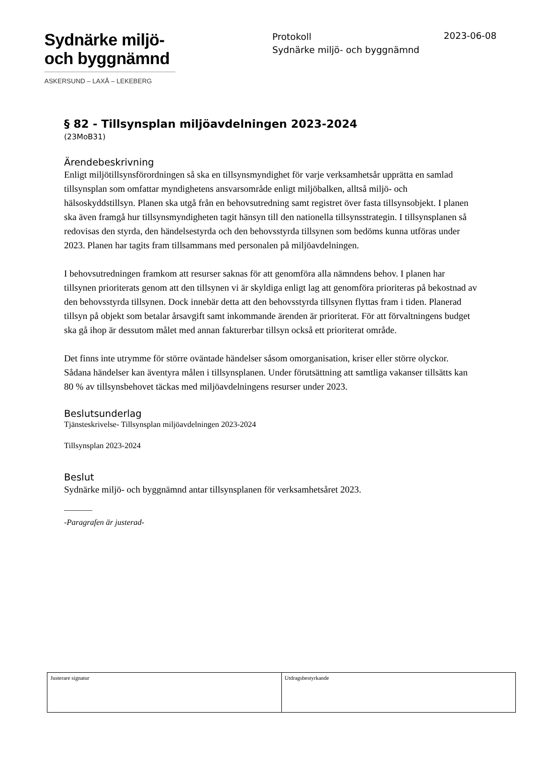Sydnärke miljö-
och byggnämnd
ASKERSUND – LAXÅ – LEKEBERG
Protokoll
Sydnärke miljö- och byggnämnd
2023-06-08
§ 82 - Tillsynsplan miljöavdelningen 2023-2024
(23MoB31)
Ärendebeskrivning
Enligt miljötillsynsförordningen så ska en tillsynsmyndighet för varje verksamhetsår upprätta en samlad tillsynsplan som omfattar myndighetens ansvarsområde enligt miljöbalken, alltså miljö- och hälsoskyddstillsyn. Planen ska utgå från en behovsutredning samt registret över fasta tillsynsobjekt. I planen ska även framgå hur tillsynsmyndigheten tagit hänsyn till den nationella tillsynsstrategin. I tillsynsplanen så redovisas den styrda, den händelsestyrda och den behovsstyrda tillsynen som bedöms kunna utföras under 2023. Planen har tagits fram tillsammans med personalen på miljöavdelningen.
I behovsutredningen framkom att resurser saknas för att genomföra alla nämndens behov. I planen har tillsynen prioriterats genom att den tillsynen vi är skyldiga enligt lag att genomföra prioriteras på bekostnad av den behovsstyrda tillsynen. Dock innebär detta att den behovsstyrda tillsynen flyttas fram i tiden. Planerad tillsyn på objekt som betalar årsavgift samt inkommande ärenden är prioriterat. För att förvaltningens budget ska gå ihop är dessutom målet med annan fakturerbar tillsyn också ett prioriterat område.
Det finns inte utrymme för större oväntade händelser såsom omorganisation, kriser eller större olyckor. Sådana händelser kan äventyra målen i tillsynsplanen. Under förutsättning att samtliga vakanser tillsätts kan 80 % av tillsynsbehovet täckas med miljöavdelningens resurser under 2023.
Beslutsunderlag
Tjänsteskrivelse- Tillsynsplan miljöavdelningen 2023-2024
Tillsynsplan 2023-2024
Beslut
Sydnärke miljö- och byggnämnd antar tillsynsplanen för verksamhetsåret 2023.
_______
-Paragrafen är justerad-
| Justerare signatur | Utdragsbestyrkande |